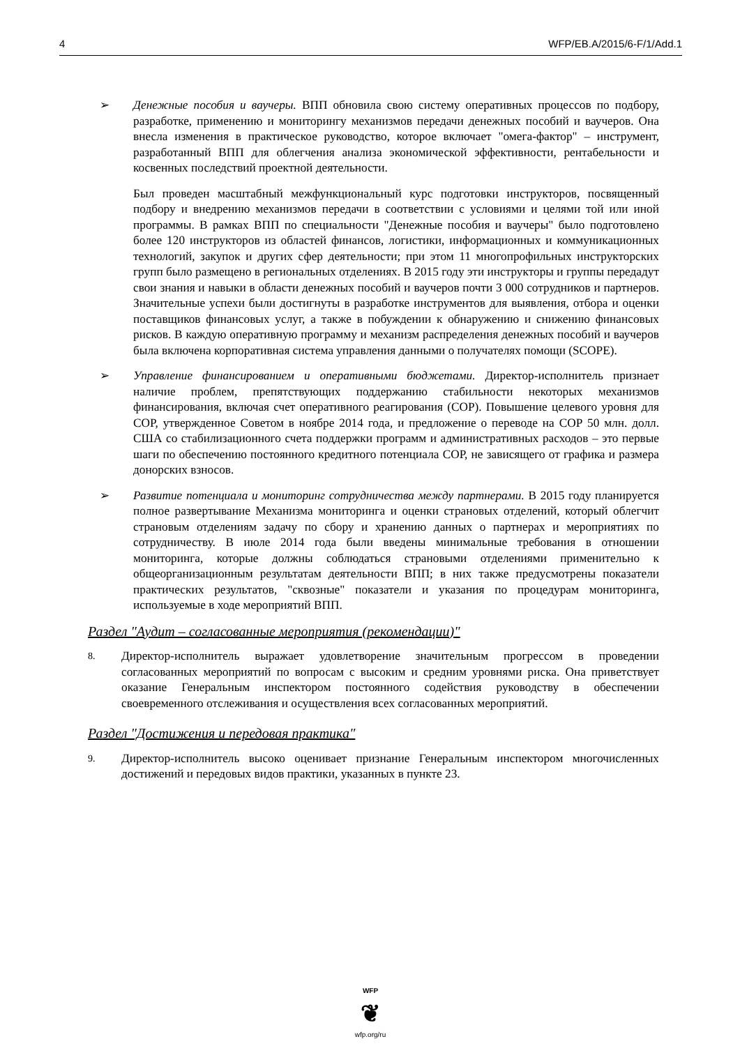4 WFP/EB.A/2015/6-F/1/Add.1
➢ Денежные пособия и ваучеры. ВПП обновила свою систему оперативных процессов по подбору, разработке, применению и мониторингу механизмов передачи денежных пособий и ваучеров. Она внесла изменения в практическое руководство, которое включает "омега-фактор" – инструмент, разработанный ВПП для облегчения анализа экономической эффективности, рентабельности и косвенных последствий проектной деятельности.
Был проведен масштабный межфункциональный курс подготовки инструкторов, посвященный подбору и внедрению механизмов передачи в соответствии с условиями и целями той или иной программы. В рамках ВПП по специальности "Денежные пособия и ваучеры" было подготовлено более 120 инструкторов из областей финансов, логистики, информационных и коммуникационных технологий, закупок и других сфер деятельности; при этом 11 многопрофильных инструкторских групп было размещено в региональных отделениях. В 2015 году эти инструкторы и группы передадут свои знания и навыки в области денежных пособий и ваучеров почти 3 000 сотрудников и партнеров. Значительные успехи были достигнуты в разработке инструментов для выявления, отбора и оценки поставщиков финансовых услуг, а также в побуждении к обнаружению и снижению финансовых рисков. В каждую оперативную программу и механизм распределения денежных пособий и ваучеров была включена корпоративная система управления данными о получателях помощи (SCOPE).
➢ Управление финансированием и оперативными бюджетами. Директор-исполнитель признает наличие проблем, препятствующих поддержанию стабильности некоторых механизмов финансирования, включая счет оперативного реагирования (СОР). Повышение целевого уровня для СОР, утвержденное Советом в ноябре 2014 года, и предложение о переводе на СОР 50 млн. долл. США со стабилизационного счета поддержки программ и административных расходов – это первые шаги по обеспечению постоянного кредитного потенциала СОР, не зависящего от графика и размера донорских взносов.
➢ Развитие потенциала и мониторинг сотрудничества между партнерами. В 2015 году планируется полное развертывание Механизма мониторинга и оценки страновых отделений, который облегчит страновым отделениям задачу по сбору и хранению данных о партнерах и мероприятиях по сотрудничеству. В июле 2014 года были введены минимальные требования в отношении мониторинга, которые должны соблюдаться страновыми отделениями применительно к общеорганизационным результатам деятельности ВПП; в них также предусмотрены показатели практических результатов, "сквозные" показатели и указания по процедурам мониторинга, используемые в ходе мероприятий ВПП.
Раздел "Аудит – согласованные мероприятия (рекомендации)"
8.
Директор-исполнитель выражает удовлетворение значительным прогрессом в проведении согласованных мероприятий по вопросам с высоким и средним уровнями риска. Она приветствует оказание Генеральным инспектором постоянного содействия руководству в обеспечении своевременного отслеживания и осуществления всех согласованных мероприятий.
Раздел "Достижения и передовая практика"
9.
Директор-исполнитель высоко оценивает признание Генеральным инспектором многочисленных достижений и передовых видов практики, указанных в пункте 23.
WFP
❦
wfp.org/ru